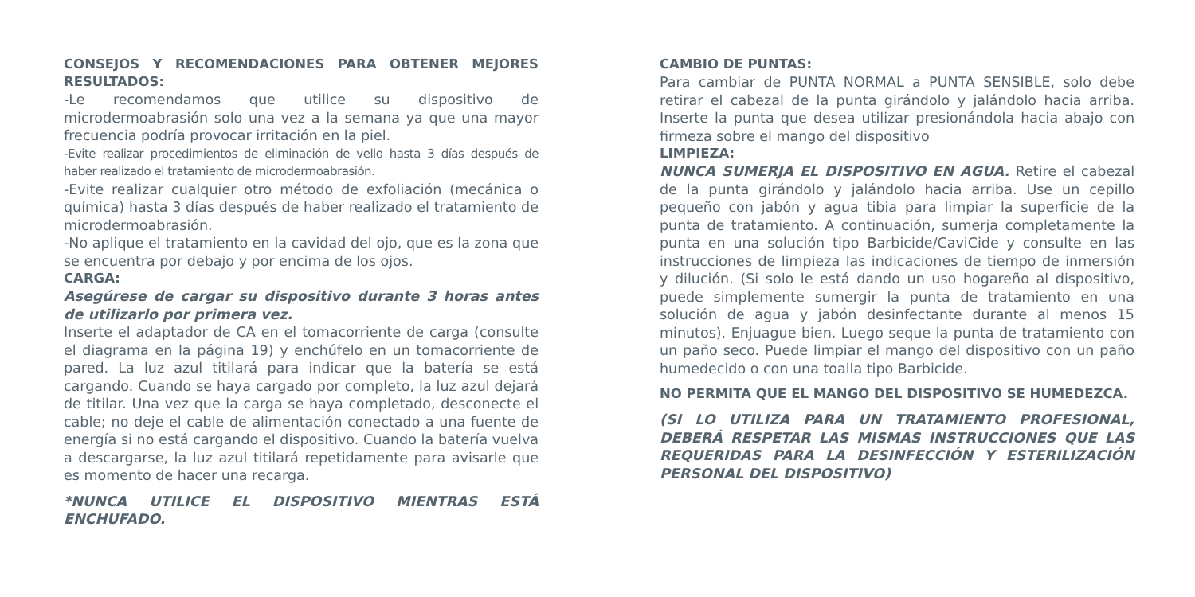CONSEJOS Y RECOMENDACIONES PARA OBTENER MEJORES RESULTADOS:
-Le recomendamos que utilice su dispositivo de microdermoabrasión solo una vez a la semana ya que una mayor frecuencia podría provocar irritación en la piel.
-Evite realizar procedimientos de eliminación de vello hasta 3 días después de haber realizado el tratamiento de microdermoabrasión.
-Evite realizar cualquier otro método de exfoliación (mecánica o química) hasta 3 días después de haber realizado el tratamiento de microdermoabrasión.
-No aplique el tratamiento en la cavidad del ojo, que es la zona que se encuentra por debajo y por encima de los ojos.
CARGA:
Asegúrese de cargar su dispositivo durante 3 horas antes de utilizarlo por primera vez.
Inserte el adaptador de CA en el tomacorriente de carga (consulte el diagrama en la página 19) y enchúfelo en un tomacorriente de pared. La luz azul titilará para indicar que la batería se está cargando. Cuando se haya cargado por completo, la luz azul dejará de titilar. Una vez que la carga se haya completado, desconecte el cable; no deje el cable de alimentación conectado a una fuente de energía si no está cargando el dispositivo. Cuando la batería vuelva a descargarse, la luz azul titilará repetidamente para avisarle que es momento de hacer una recarga.
*NUNCA UTILICE EL DISPOSITIVO MIENTRAS ESTÁ ENCHUFADO.
CAMBIO DE PUNTAS:
Para cambiar de PUNTA NORMAL a PUNTA SENSIBLE, solo debe retirar el cabezal de la punta girándolo y jalándolo hacia arriba. Inserte la punta que desea utilizar presionándola hacia abajo con firmeza sobre el mango del dispositivo
LIMPIEZA:
NUNCA SUMERJA EL DISPOSITIVO EN AGUA. Retire el cabezal de la punta girándolo y jalándolo hacia arriba. Use un cepillo pequeño con jabón y agua tibia para limpiar la superficie de la punta de tratamiento. A continuación, sumerja completamente la punta en una solución tipo Barbicide/CaviCide y consulte en las instrucciones de limpieza las indicaciones de tiempo de inmersión y dilución. (Si solo le está dando un uso hogareño al dispositivo, puede simplemente sumergir la punta de tratamiento en una solución de agua y jabón desinfectante durante al menos 15 minutos). Enjuague bien. Luego seque la punta de tratamiento con un paño seco. Puede limpiar el mango del dispositivo con un paño humedecido o con una toalla tipo Barbicide.
NO PERMITA QUE EL MANGO DEL DISPOSITIVO SE HUMEDEZCA.
(SI LO UTILIZA PARA UN TRATAMIENTO PROFESIONAL, DEBERÁ RESPETAR LAS MISMAS INSTRUCCIONES QUE LAS REQUERIDAS PARA LA DESINFECCIÓN Y ESTERILIZACIÓN PERSONAL DEL DISPOSITIVO)